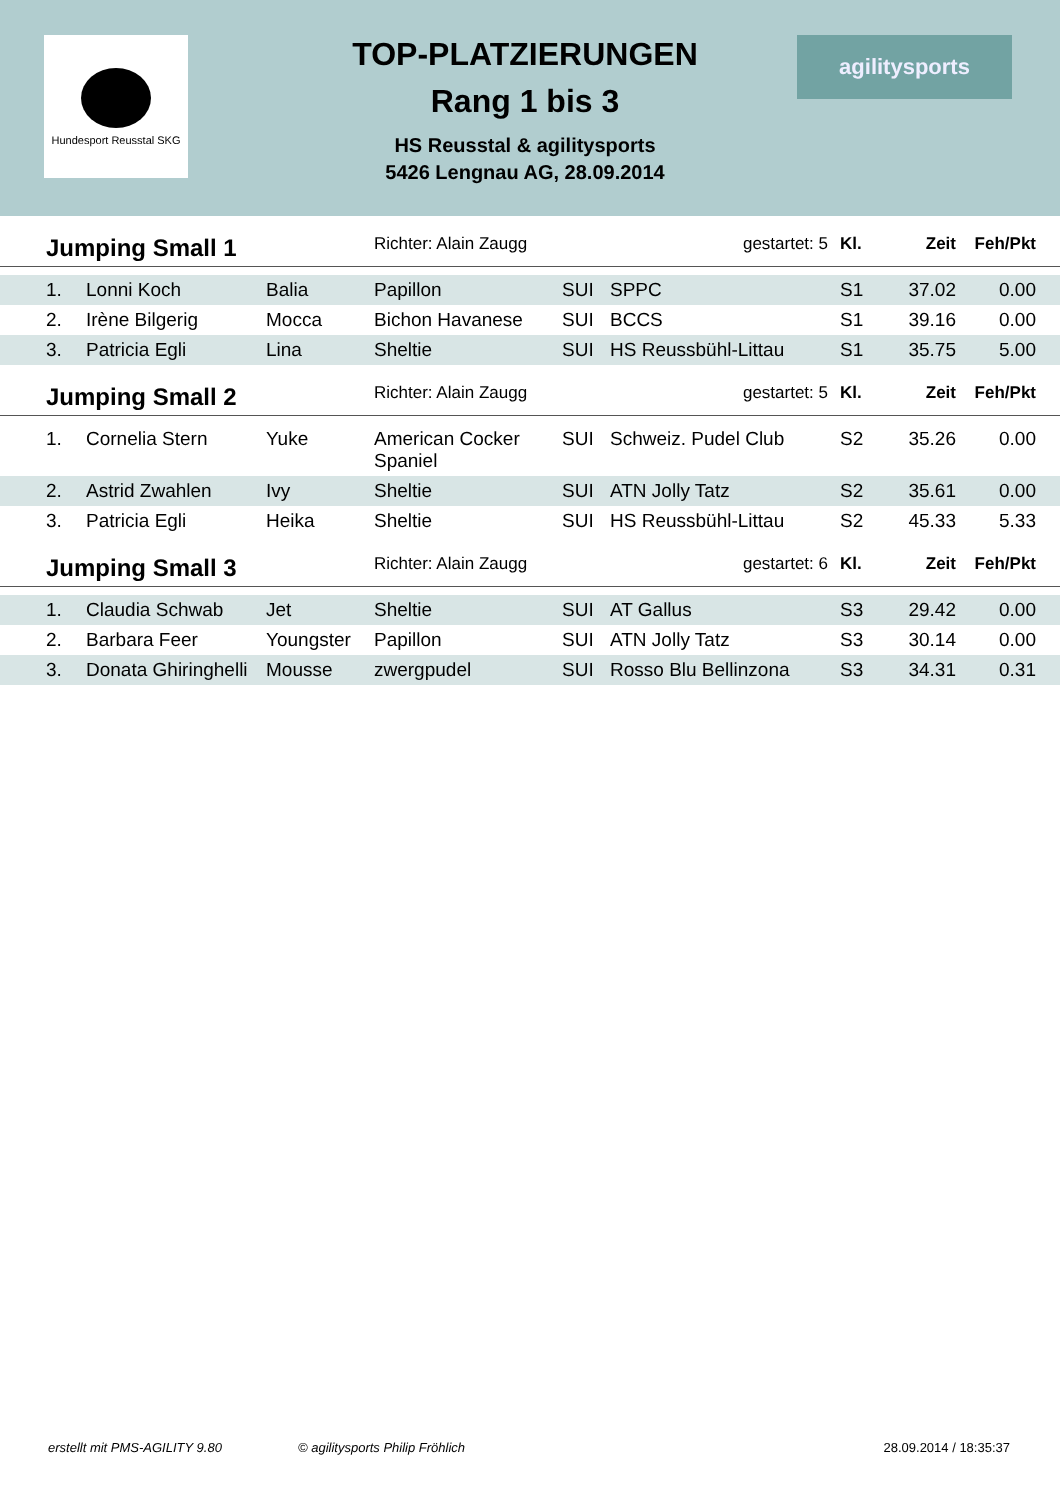Hundesport Reusstal SKG
TOP-PLATZIERUNGEN
Rang 1 bis 3
HS Reusstal & agilitysports
5426 Lengnau AG, 28.09.2014
agilitysports
| | Jumping Small 1 | | | Richter: Alain Zaugg | | gestartet: 5 | Kl. | Zeit | Feh/Pkt | |
| --- | --- | --- | --- | --- | --- | --- | --- | --- | --- | --- |
| | 1. | Lonni Koch | Balia | Papillon | SUI | SPPC | S1 | 37.02 | 0.00 | |
| | 2. | Irène Bilgerig | Mocca | Bichon Havanese | SUI | BCCS | S1 | 39.16 | 0.00 | |
| | 3. | Patricia Egli | Lina | Sheltie | SUI | HS Reussbühl-Littau | S1 | 35.75 | 5.00 | |
| | Jumping Small 2 | | | Richter: Alain Zaugg | | gestartet: 5 | Kl. | Zeit | Feh/Pkt | |
| | 1. | Cornelia Stern | Yuke | American Cocker Spaniel | SUI | Schweiz. Pudel Club | S2 | 35.26 | 0.00 | |
| | 2. | Astrid Zwahlen | Ivy | Sheltie | SUI | ATN Jolly Tatz | S2 | 35.61 | 0.00 | |
| | 3. | Patricia Egli | Heika | Sheltie | SUI | HS Reussbühl-Littau | S2 | 45.33 | 5.33 | |
| | Jumping Small 3 | | | Richter: Alain Zaugg | | gestartet: 6 | Kl. | Zeit | Feh/Pkt | |
| | 1. | Claudia Schwab | Jet | Sheltie | SUI | AT Gallus | S3 | 29.42 | 0.00 | |
| | 2. | Barbara Feer | Youngster | Papillon | SUI | ATN Jolly Tatz | S3 | 30.14 | 0.00 | |
| | 3. | Donata Ghiringhelli | Mousse | zwergpudel | SUI | Rosso Blu Bellinzona | S3 | 34.31 | 0.31 | |
erstellt mit PMS-AGILITY 9.80 © agilitysports Philip Fröhlich 28.09.2014 / 18:35:37